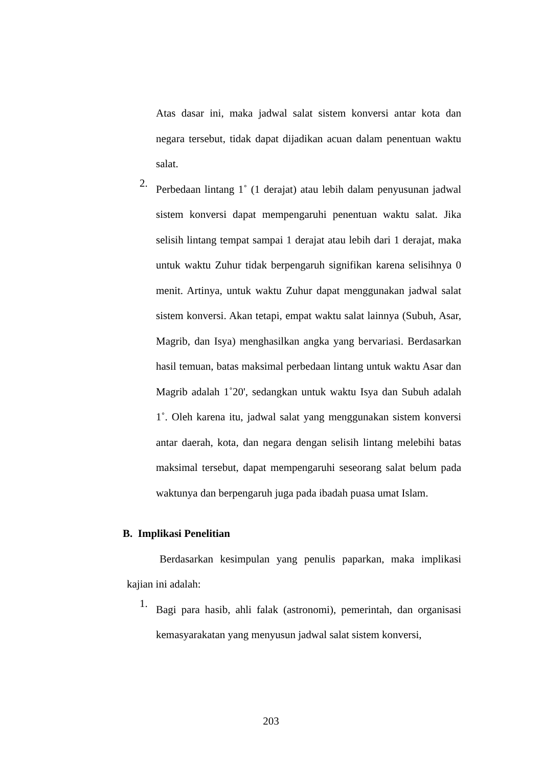Atas dasar ini, maka jadwal salat sistem konversi antar kota dan negara tersebut, tidak dapat dijadikan acuan dalam penentuan waktu salat.
2.
Perbedaan lintang 1˚ (1 derajat) atau lebih dalam penyusunan jadwal sistem konversi dapat mempengaruhi penentuan waktu salat. Jika selisih lintang tempat sampai 1 derajat atau lebih dari 1 derajat, maka untuk waktu Zuhur tidak berpengaruh signifikan karena selisihnya 0 menit. Artinya, untuk waktu Zuhur dapat menggunakan jadwal salat sistem konversi. Akan tetapi, empat waktu salat lainnya (Subuh, Asar, Magrib, dan Isya) menghasilkan angka yang bervariasi. Berdasarkan hasil temuan, batas maksimal perbedaan lintang untuk waktu Asar dan Magrib adalah 1˚20', sedangkan untuk waktu Isya dan Subuh adalah 1˚. Oleh karena itu, jadwal salat yang menggunakan sistem konversi antar daerah, kota, dan negara dengan selisih lintang melebihi batas maksimal tersebut, dapat mempengaruhi seseorang salat belum pada waktunya dan berpengaruh juga pada ibadah puasa umat Islam.
B. Implikasi Penelitian
Berdasarkan kesimpulan yang penulis paparkan, maka implikasi kajian ini adalah:
1.
Bagi para hasib, ahli falak (astronomi), pemerintah, dan organisasi kemasyarakatan yang menyusun jadwal salat sistem konversi,
203